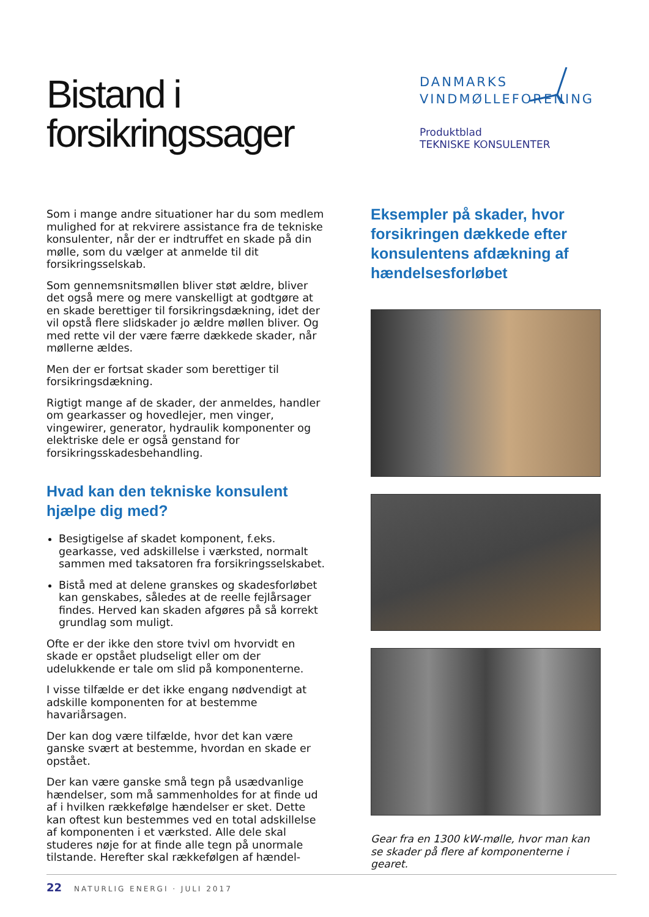Bistand i forsikringssager
DANMARKS
VINDMØLLEFORENING
Produktblad
TEKNISKE KONSULENTER
Som i mange andre situationer har du som medlem mulighed for at rekvirere assistance fra de tekniske konsulenter, når der er indtruffet en skade på din mølle, som du vælger at anmelde til dit forsikringsselskab.
Som gennemsnitsmøllen bliver støt ældre, bliver det også mere og mere vanskelligt at godtgøre at en skade berettiger til forsikringsdækning, idet der vil opstå flere slidskader jo ældre møllen bliver. Og med rette vil der være færre dækkede skader, når møllerne ældes.
Men der er fortsat skader som berettiger til forsikringsdækning.
Rigtigt mange af de skader, der anmeldes, handler om gearkasser og hovedlejer, men vinger, vingewirer, generator, hydraulik komponenter og elektriske dele er også genstand for forsikringsskadesbehandling.
Hvad kan den tekniske konsulent hjælpe dig med?
Besigtigelse af skadet komponent, f.eks. gearkasse, ved adskillelse i værksted, normalt sammen med taksatoren fra forsikringsselskabet.
Bistå med at delene granskes og skadesforløbet kan genskabes, således at de reelle fejlårsager findes. Herved kan skaden afgøres på så korrekt grundlag som muligt.
Ofte er der ikke den store tvivl om hvorvidt en skade er opstået pludseligt eller om der udelukkende er tale om slid på komponenterne.
I visse tilfælde er det ikke engang nødvendigt at adskille komponenten for at bestemme havariårsagen.
Der kan dog være tilfælde, hvor det kan være ganske svært at bestemme, hvordan en skade er opstået.
Der kan være ganske små tegn på usædvanlige hændelser, som må sammenholdes for at finde ud af i hvilken rækkefølge hændelser er sket. Dette kan oftest kun bestemmes ved en total adskillelse af komponenten i et værksted. Alle dele skal studeres nøje for at finde alle tegn på unormale tilstande. Herefter skal rækkefølgen af hændel-
Eksempler på skader, hvor forsikringen dækkede efter konsulentens afdækning af hændelsesforløbet
Gear fra en 1300 kW-mølle, hvor man kan se skader på flere af komponenterne i gearet.
22 NATURLIG ENERGI · JULI 2017